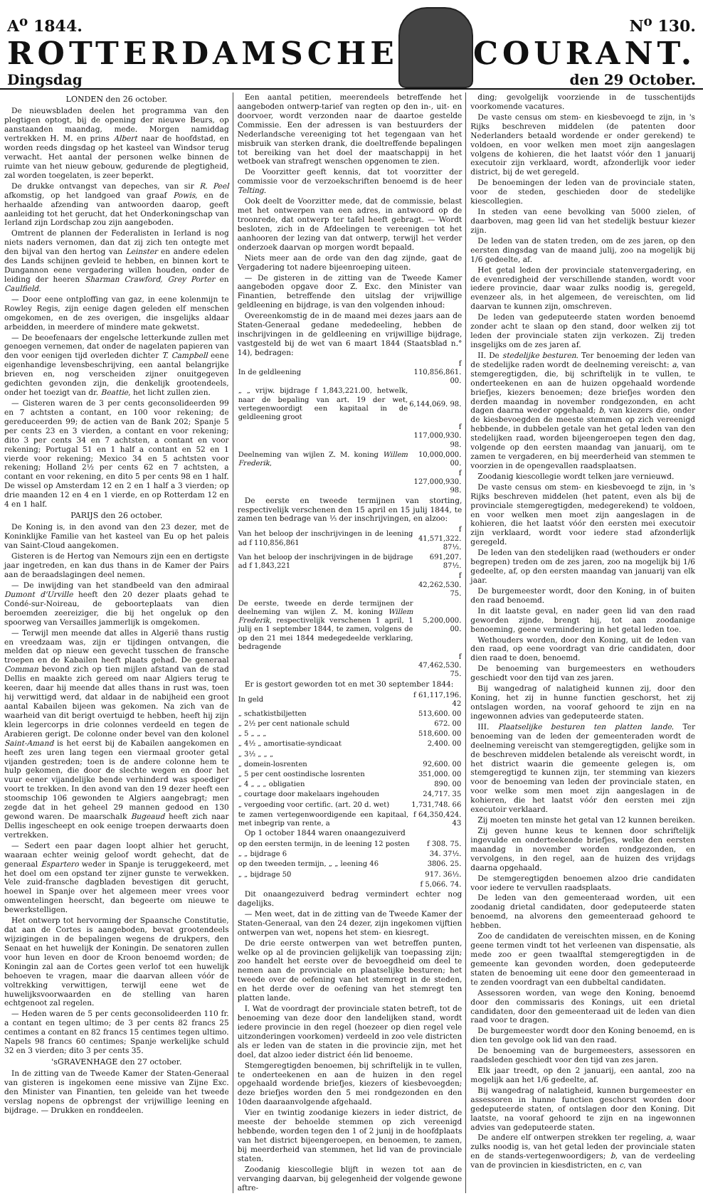A<sup>o</sup> 1844.
ROTTERDAMSCHE
Dingsdag
N<sup>o</sup> 130.
COURANT.
den 29 October.
LONDEN den 26 october.
De nieuwsbladen deelen het programma van den plegtigen optogt, bij de opening der nieuwe Beurs, op aanstaanden maandag, mede. Morgen namiddag vertrekken H. M. en prins Albert naar de hoofdstad, en worden reeds dingsdag op het kasteel van Windsor terug verwacht. Het aantal der personen welke binnen de ruimte van het nieuw gebouw, gedurende de plegtigheid, zal worden toegelaten, is zeer beperkt.
De drukke ontvangst van depeches, van sir R. Peel afkomstig, op het landgoed van graaf Powis, en de herhaalde afzending van antwoorden daarop, geeft aanleiding tot het gerucht, dat het Onderkoningschap van Ierland zijn Lordschap zou zijn aangeboden.
Omtrent de plannen der Federalisten in Ierland is nog niets naders vernomen, dan dat zij zich ten ontegte met den bijval van den hertog van Leinster en andere edelen des Lands schijnen gevleid te hebben, en binnen kort te Dungannon eene vergadering willen houden, onder de leiding der heeren Sharman Crawford, Grey Porter en Caulfield.
— Door eene ontploffing van gaz, in eene kolenmijn te Rowley Regis, zijn eenige dagen geleden elf menschen omgekomen, en de zes overigen, die insgelijks aldaar arbeidden, in meerdere of mindere mate gekwetst.
— De beoefenaars der engelsche letterkunde zullen met genoegen vernemen, dat onder de nagelaten papieren van den voor eenigen tijd overleden dichter T. Campbell eene eigenhandige levensbeschrijving, een aantal belangrijke brieven en, nog verscheiden zijner onuitgegeven gedichten gevonden zijn, die denkelijk grootendeels, onder het toezigt van dr. Beattie, het licht zullen zien.
— Gisteren waren de 3 per cents geconsolideerden 99 en 7 achtsten a contant, en 100 voor rekening; de gereduceerden 99; de actien van de Bank 202; Spanje 5 per cents 23 en 3 vierden, a contant en voor rekening; dito 3 per cents 34 en 7 achtsten, a contant en voor rekening; Portugal 51 en 1 half a contant en 52 en 1 vierde voor rekening; Mexico 34 en 5 achtsten voor rekening; Holland 2½ per cents 62 en 7 achtsten, a contant en voor rekening, en dito 5 per cents 98 en 1 half. De wissel op Amsterdam 12 en 2 en 1 half a 3 vierden; op drie maanden 12 en 4 en 1 vierde, en op Rotterdam 12 en 4 en 1 half.
PARIJS den 26 october.
De Koning is, in den avond van den 23 dezer, met de Koninklijke Familie van het kasteel van Eu op het paleis van Saint-Cloud aangekomen.
Gisteren is de Hertog van Nemours zijn een en dertigste jaar ingetreden, en kan dus thans in de Kamer der Pairs aan de beraadslagingen deel nemen.
— De inwijding van het standbeeld van den admiraal Dumont d'Urville heeft den 20 dezer plaats gehad te Condé-sur-Noireau, de geboorteplaats van dien beroemden zeereiziger, die bij het ongeluk op den spoorweg van Versailles jammerlijk is omgekomen.
— Terwijl men meende dat alles in Algerië thans rustig en vreedzaam was, zijn er tijdingen ontvangen, die melden dat op nieuw een gevecht tusschen de fransche troepen en de Kabailen heeft plaats gehad. De generaal Comman bevond zich op tien mijlen afstand van de stad Dellis en maakte zich gereed om naar Algiers terug te keeren, daar hij meende dat alles thans in rust was, toen hij verwittigd werd, dat aldaar in de nabijheid een groot aantal Kabailen bijeen was gekomen. Na zich van de waarheid van dit berigt overtuigd te hebben, heeft hij zijn klein legercorps in drie colonnes verdeeld en tegen de Arabieren gerigt. De colonne onder bevel van den kolonel Saint-Amand is het eerst bij de Kabailen aangekomen en heeft zes uren lang tegen een viermaal grooter getal vijanden gestreden; toen is de andere colonne hem te hulp gekomen, die door de slechte wegen en door het vuur eener vijandelijke bende verhinderd was spoediger voort te trekken. In den avond van den 19 dezer heeft een stoomschip 106 gewonden te Algiers aangebragt; men zegde dat in het geheel 29 mannen gedood en 130 gewond waren. De maarschalk Bugeaud heeft zich naar Dellis ingescheept en ook eenige troepen derwaarts doen vertrekken.
— Sedert een paar dagen loopt alhier het gerucht, waaraan echter weinig geloof wordt gehecht, dat de generaal Espartero weder in Spanje is teruggekeerd, met het doel om een opstand ter zijner gunste te verwekken. Vele zuid-fransche dagbladen bevestigen dit gerucht, hoewel in Spanje over het algemeen meer vrees voor omwentelingen heerscht, dan begeerte om nieuwe te bewerkstelligen.
Het ontwerp tot hervorming der Spaansche Constitutie, dat aan de Cortes is aangeboden, bevat grootendeels wijzigingen in de bepalingen wegens de drukpers, den Senaat en het huwelijk der Koningin. De senatoren zullen voor hun leven en door de Kroon benoemd worden; de Koningin zal aan de Cortes geen verlof tot een huwelijk behoeven te vragen, maar die daarvan alleen vóór de voltrekking verwittigen, terwijl eene wet de huwelijksvoorwaarden en de stelling van haren echtgenoot zal regelen.
— Heden waren de 5 per cents geconsolideerden 110 fr. a contant en tegen ultimo; de 3 per cents 82 francs 25 centimes a contant en 82 francs 15 centimes tegen ultimo. Napels 98 francs 60 centimes; Spanje werkelijke schuld 32 en 3 vierden; dito 3 per cents 35.
'sGRAVENHAGE den 27 october.
In de zitting van de Tweede Kamer der Staten-Generaal van gisteren is ingekomen eene missive van Zijne Exc. den Minister van Finantien, ten geleide van het tweede verslag nopens de opbrengst der vrijwillige leening en bijdrage. — Drukken en ronddeelen.
Een aantal petitien, meerendeels betreffende het aangeboden ontwerp-tarief van regten op den in-, uit- en doorvoer, wordt verzonden naar de daartoe gestelde Commissie. Een der adressen is van bestuurders der Nederlandsche vereeniging tot het tegengaan van het misbruik van sterken drank, die doeltreffende bepalingen tot bereiking van het doel der maatschappij in het wetboek van strafregt wenschen opgenomen te zien.
De Voorzitter geeft kennis, dat tot voorzitter der commissie voor de verzoekschriften benoemd is de heer Telting.
Ook deelt de Voorzitter mede, dat de commissie, belast met het ontwerpen van een adres, in antwoord op de troonrede, dat ontwerp ter tafel heeft gebragt. — Wordt besloten, zich in de Afdeelingen te vereenigen tot het aanhooren der lezing van dat ontwerp, terwijl het verder onderzoek daarvan op morgen wordt bepaald.
Niets meer aan de orde van den dag zijnde, gaat de Vergadering tot nadere bijeenroeping uiteen.
— De gisteren in de zitting van de Tweede Kamer aangeboden opgave door Z. Exc. den Minister van Finantien, betreffende den uitslag der vrijwillige geldleening en bijdrage, is van den volgenden inhoud:
Overeenkomstig de in de maand mei dezes jaars aan de Staten-Generaal gedane mededeeling, hebben de inschrijvingen in de geldleening en vrijwillige bijdrage, vastgesteld bij de wet van 6 maart 1844 (Staatsblad n.° 14), bedragen:
| In de geldleening | f 110,856,861. 00. |
| „ „ vrijw. bijdrage f 1,843,221.00, hetwelk, naar de bepaling van art. 19 der wet, vertegenwoordigt een kapitaal in de geldleening groot | 6,144,069. 98. |
| | f 117,000,930. 98. |
| Deelneming van wijlen Z. M. koning Willem Frederik , | 10,000,000. 00. |
| | f 127,000,930. 98. |
De eerste en tweede termijnen van storting, respectivelijk verschenen den 15 april en 15 julij 1844, te zamen ten bedrage van ⅓ der inschrijvingen, en alzoo:
| Van het beloop der inschrijvingen in de leening ad f 110,856,861 | f 41,571,322. 87½. |
| Van het beloop der inschrijvingen in de bijdrage ad f 1,843,221 | 691,207. 87½. |
| | f 42,262,530. 75. |
| De eerste, tweede en derde termijnen der deelneming van wijlen Z. M. koning Willem Frederik , respectivelijk verschenen 1 april, 1 julij en 1 september 1844, te zamen, volgens de op den 21 mei 1844 medegedeelde verklaring, bedragende | 5,200,000. 00. |
| | f 47,462,530. 75. |
Er is gestort geworden tot en met 30 september 1844:
| In geld | f 61,117,196. 42 |
| „ schatkistbiljetten | 513,600. 00 |
| „ 2½ per cent nationale schuld | 672. 00 |
| „ 5 „ „ „ | 518,600. 00 |
| „ 4½ „ amortisatie-syndicaat | 2,400. 00 |
| „ 3½ „ „ „ | |
| „ domein-losrenten | 92,600. 00 |
| „ 5 per cent oostindische losrenten | 351,000. 00 |
| „ 4 „ „ „ obligatien | 890. 00 |
| „ courtage door makelaars ingehouden | 24,717. 35 |
| „ vergoeding voor certific. (art. 20 d. wet) | 1,731,748. 66 |
| te zamen vertegenwoordigende een kapitaal, met inbegrip van rente, a | f 64,350,424. 43 |
Op 1 october 1844 waren onaangezuiverd
| op den eersten termijn, in de leening 12 posten | f 308. 75. |
| „ „ bijdrage 6 | 34. 37½. |
| op den tweeden termijn, „ „ leening 46 | 3806. 25. |
| „ „ bijdrage 50 | 917. 36½. |
| | f 5,066. 74. |
Dit onaangezuiverd bedrag vermindert echter nog dagelijks.
— Men weet, dat in de zitting van de Tweede Kamer der Staten-Generaal, van den 24 dezer, zijn ingekomen vijftien ontwerpen van wet, nopens het stem- en kiesregt.
De drie eerste ontwerpen van wet betreffen punten, welke op al de provincien gelijkelijk van toepassing zijn; zoo handelt het eerste over de bevoegdheid om deel te nemen aan de provinciale en plaatselijke besturen; het tweede over de oefening van het stemregt in de steden, en het derde over de oefening van het stemregt ten platten lande.
I. Wat de voordragt der provinciale staten betreft, tot de benoeming van deze door den landelijken stand, wordt iedere provincie in den regel (hoezeer op dien regel vele uitzonderingen voorkomen) verdeeld in zoo vele districten als er leden van de staten in die provincie zijn, met het doel, dat alzoo ieder district één lid benoeme.
Stemgeregtigden benoemen, bij schriftelijk in te vullen, te onderteekenen en aan de huizen in den regel opgehaald wordende briefjes, kiezers of kiesbevoegden; deze briefjes worden den 5 mei rondgezonden en den 10den daaraanvolgende afgehaald.
Vier en twintig zoodanige kiezers in ieder district, de meeste der behoelde stemmen op zich vereenigd hebbende, worden tegen den 1 of 2 junij in de hoofdplaats van het district bijeengeroepen, en benoemen, te zamen, bij meerderheid van stemmen, het lid van de provinciale staten.
Zoodanig kiescollegie blijft in wezen tot aan de vervanging daarvan, bij gelegenheid der volgende gewone aftre-
ding; gevolgelijk voorziende in de tusschentijds voorkomende vacatures.
De vaste census om stem- en kiesbevoegd te zijn, in 's Rijks beschreven middelen (de patenten door Nederlanders betaald wordende er onder gerekend) te voldoen, en voor welken men moet zijn aangeslagen volgens de kohieren, die het laatst vóór den 1 januarij executoir zijn verklaard, wordt, afzonderlijk voor ieder district, bij de wet geregeld.
De benoemingen der leden van de provinciale staten, voor de steden, geschieden door de stedelijke kiescollegien.
In steden van eene bevolking van 5000 zielen, of daarboven, mag geen lid van het stedelijk bestuur kiezer zijn.
De leden van de staten treden, om de zes jaren, op den eersten dingsdag van de maand julij, zoo na mogelijk bij 1/6 gedeelte, af.
Het getal leden der provinciale statenvergadering, en de evenredigheid der verschillende standen, wordt voor iedere provincie, daar waar zulks noodig is, geregeld, evenzeer als, in het algemeen, de vereischten, om lid daarvan te kunnen zijn, omschreven.
De leden van gedeputeerde staten worden benoemd zonder acht te slaan op den stand, door welken zij tot leden der provinciale staten zijn verkozen. Zij treden insgelijks om de zes jaren af.
II. De stedelijke besturen. Ter benoeming der leden van de stedelijke raden wordt de deelneming vereischt: a, van stemgeregtigden, die, bij schriftelijk in te vullen, te onderteekenen en aan de huizen opgehaald wordende briefjes, kiezers benoemen; deze briefjes worden den derden maandag in november rondgezonden, en acht dagen daarna weder opgehaald; b, van kiezers die, onder de kiesbevoegden de meeste stemmen op zich vereenigd hebbende, in dubbelen getale van het getal leden van den stedelijken raad, worden bijeengeroepen tegen den dag, volgende op den eersten maandag van januarij, om te zamen te vergaderen, en bij meerderheid van stemmen te voorzien in de opengevallen raadsplaatsen.
Zoodanig kiescollegie wordt telken jare vernieuwd.
De vaste census om stem- en kiesbevoegd te zijn, in 's Rijks beschreven middelen (het patent, even als bij de provinciale stemgeregtigden, medegerekend) te voldoen, en voor welken men moet zijn aangeslagen in de kohieren, die het laatst vóór den eersten mei executoir zijn verklaard, wordt voor iedere stad afzonderlijk geregeld.
De leden van den stedelijken raad (wethouders er onder begrepen) treden om de zes jaren, zoo na mogelijk bij 1/6 gedeelte, af, op den eersten maandag van januarij van elk jaar.
De burgemeester wordt, door den Koning, in of buiten den raad benoemd.
In dit laatste geval, en nader geen lid van den raad geworden zijnde, brengt hij, tot aan zoodanige benoeming, geene vermindering in het getal leden toe.
Wethouders worden, door den Koning, uit de leden van den raad, op eene voordragt van drie candidaten, door dien raad te doen, benoemd.
De benoeming van burgemeesters en wethouders geschiedt voor den tijd van zes jaren.
Bij wangedrag of nalatigheid kunnen zij, door den Koning, het zij in hunne functien geschorst, het zij ontslagen worden, na vooraf gehoord te zijn en na ingewonnen advies van gedeputeerde staten.
III. Plaatselijke besturen ten platten lande. Ter benoeming van de leden der gemeenteraden wordt de deelneming vereischt van stemgeregtigden, gelijke som in de beschreven middelen betalende als vereischt wordt, in het district waarin die gemeente gelegen is, om stemgeregtigd te kunnen zijn, ter stemming van kiezers voor de benoeming van leden der provinciale staten, en voor welke som men moet zijn aangeslagen in de kohieren, die het laatst vóór den eersten mei zijn executoir verklaard.
Zij moeten ten minste het getal van 12 kunnen bereiken.
Zij geven hunne keus te kennen door schriftelijk ingevulde en onderteekende briefjes, welke den eersten maandag in november worden rondgezonden, en vervolgens, in den regel, aan de huizen des vrijdags daarna opgehaald.
De stemgeregtigden benoemen alzoo drie candidaten voor iedere te vervullen raadsplaats.
De leden van den gemeenteraad worden, uit een zoodanig drietal candidaten, door gedeputeerde staten benoemd, na alvorens den gemeenteraad gehoord te hebben.
Zoo de candidaten de vereischten missen, en de Koning geene termen vindt tot het verleenen van dispensatie, als mede zoo er geen twaalftal stemgeregtigden in de gemeente kan gevonden worden, doen gedeputeerde staten de benoeming uit eene door den gemeenteraad in te zenden voordragt van een dubbeltal candidaten.
Assessoren worden, van wege den Koning, benoemd door den commissaris des Konings, uit een drietal candidaten, door den gemeenteraad uit de leden van dien raad voor te dragen.
De burgemeester wordt door den Koning benoemd, en is dien ten gevolge ook lid van den raad.
De benoeming van de burgemeesters, assessoren en raadsleden geschiedt voor den tijd van zes jaren.
Elk jaar treedt, op den 2 januarij, een aantal, zoo na mogelijk aan het 1/6 gedeelte, af.
Bij wangedrag of nalatigheid, kunnen burgemeester en assessoren in hunne functien geschorst worden door gedeputeerde staten, of ontslagen door den Koning. Dit laatste, na vooraf gehoord te zijn en na ingewonnen advies van gedeputeerde staten.
De andere elf ontwerpen strekken ter regeling, a, waar zulks noodig is, van het getal leden der provinciale staten en de stands-vertegenwoordigers; b, van de verdeeling van de provincien in kiesdistricten, en c, van